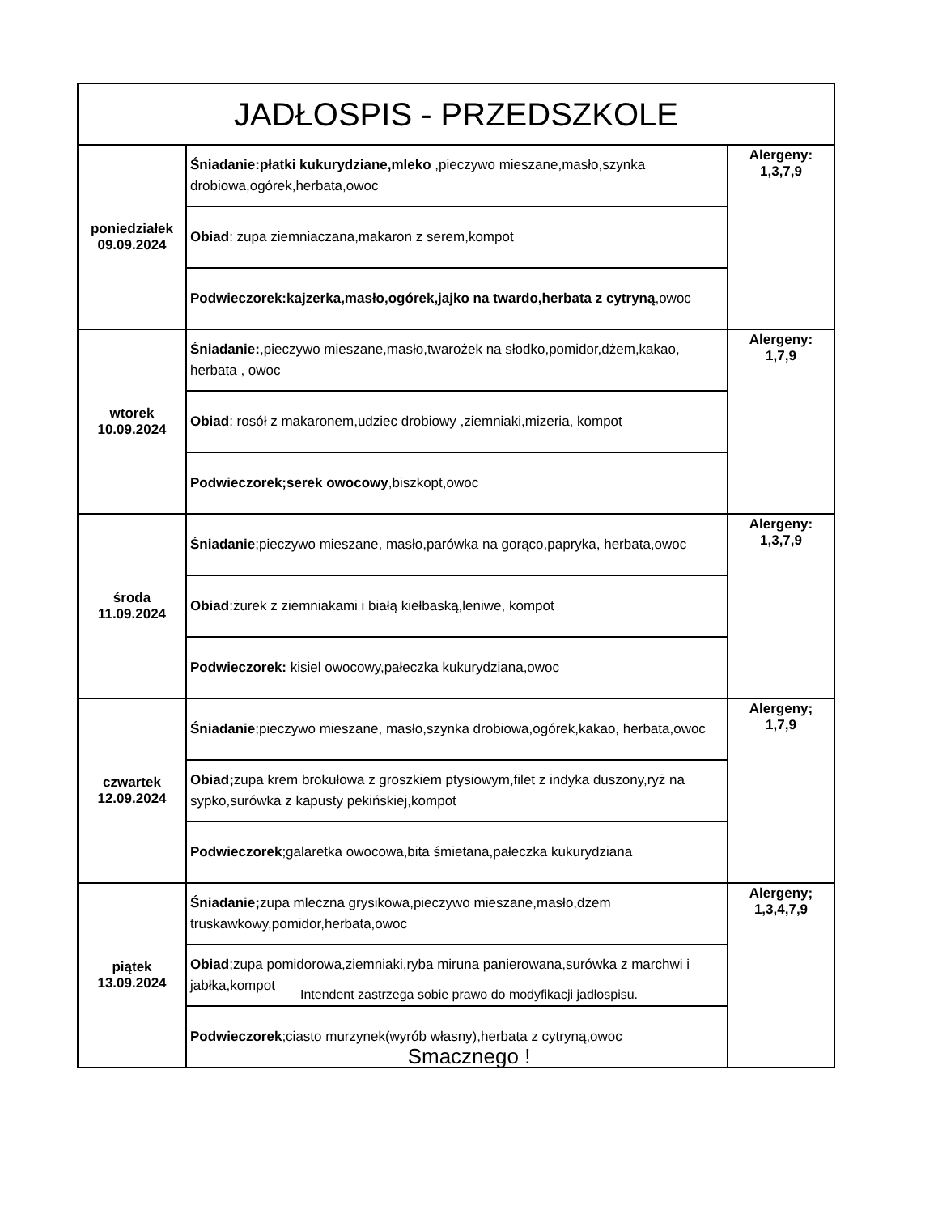| JADŁOSPIS - PRZEDSZKOLE | | |
| --- | --- | --- |
| poniedziałek 09.09.2024 | Śniadanie:płatki kukurydziane,mleko ,pieczywo mieszane,masło,szynka drobiowa,ogórek,herbata,owoc | Alergeny: 1,3,7,9 |
| | Obiad : zupa ziemniaczana,makaron z serem,kompot | |
| | Podwieczorek:kajzerka,masło,ogórek,jajko na twardo,herbata z cytryną ,owoc | |
| wtorek 10.09.2024 | Śniadanie: ,pieczywo mieszane,masło,twarożek na słodko,pomidor,dżem,kakao, herbata , owoc | Alergeny: 1,7,9 |
| | Obiad : rosół z makaronem,udziec drobiowy ,ziemniaki,mizeria, kompot | |
| | Podwieczorek;serek owocowy ,biszkopt,owoc | |
| środa 11.09.2024 | Śniadanie ;pieczywo mieszane, masło,parówka na gorąco,papryka, herbata,owoc | Alergeny: 1,3,7,9 |
| | Obiad :żurek z ziemniakami i białą kiełbaską,leniwe, kompot | |
| | Podwieczorek: kisiel owocowy,pałeczka kukurydziana,owoc | |
| czwartek 12.09.2024 | Śniadanie ;pieczywo mieszane, masło,szynka drobiowa,ogórek,kakao, herbata,owoc | Alergeny; 1,7,9 |
| | Obiad; zupa krem brokułowa z groszkiem ptysiowym,filet z indyka duszony,ryż na sypko,surówka z kapusty pekińskiej,kompot | |
| | Podwieczorek ;galaretka owocowa,bita śmietana,pałeczka kukurydziana | |
| piątek 13.09.2024 | Śniadanie; zupa mleczna grysikowa,pieczywo mieszane,masło,dżem truskawkowy,pomidor,herbata,owoc | Alergeny; 1,3,4,7,9 |
| | Obiad ;zupa pomidorowa,ziemniaki,ryba miruna panierowana,surówka z marchwi i jabłka,kompot | |
| | Podwieczorek ;ciasto murzynek(wyrób własny),herbata z cytryną,owoc | |
Intendent zastrzega sobie prawo do modyfikacji jadłospisu.
Smacznego !